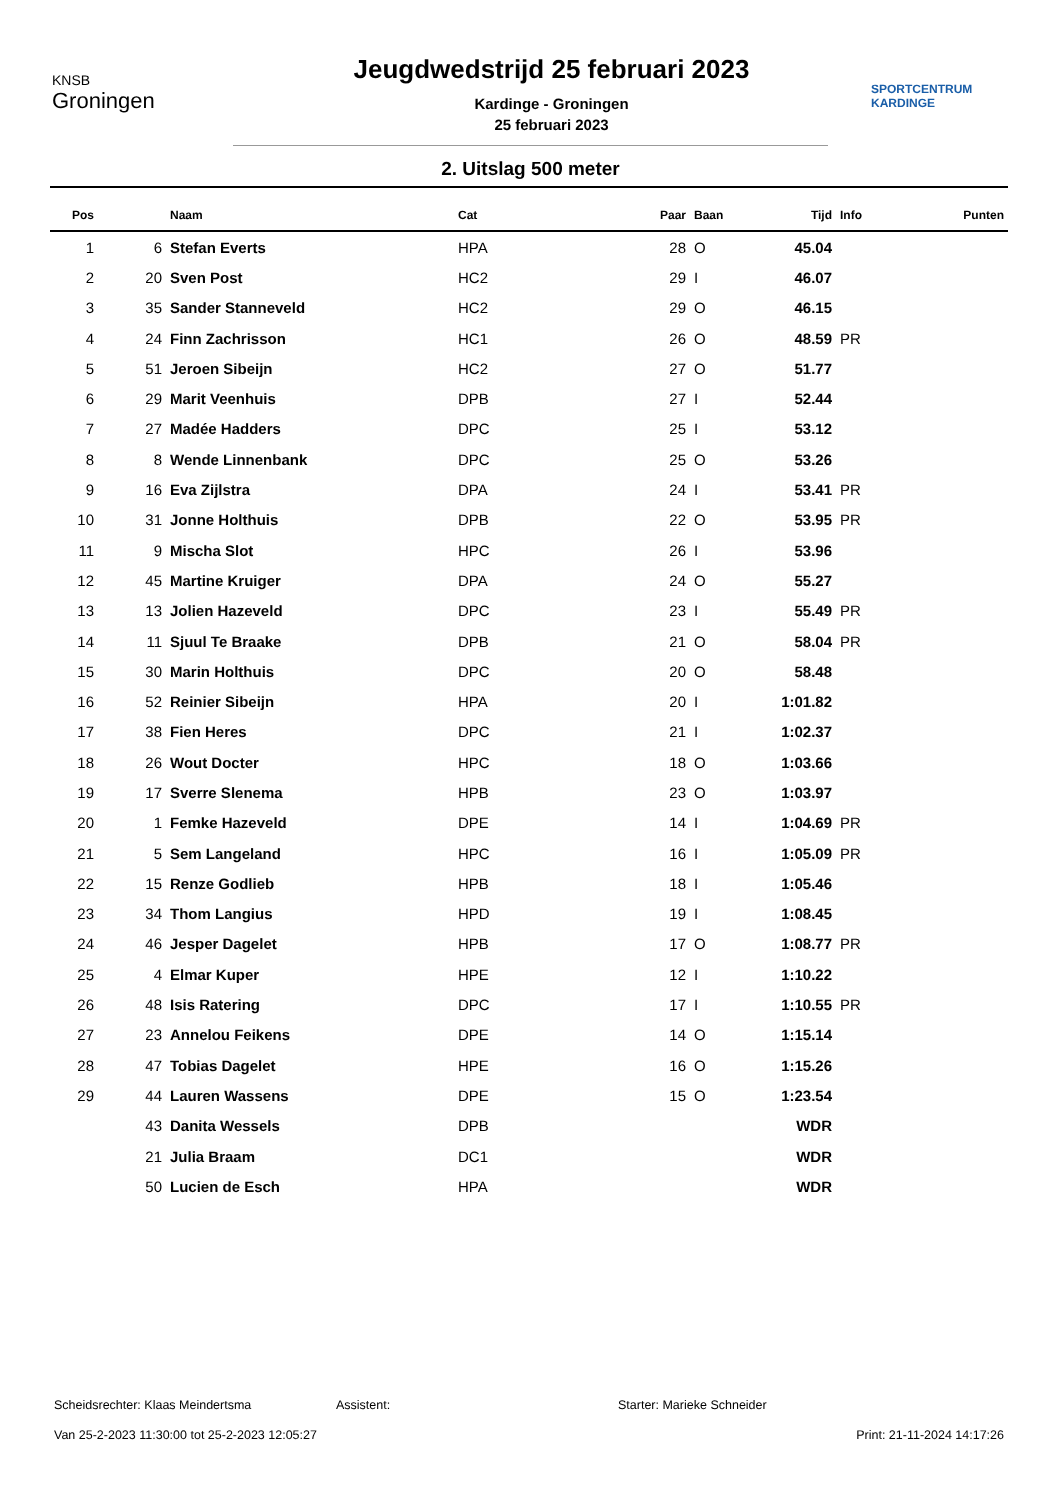KNSB
Groningen
Jeugdwedstrijd 25 februari 2023
Kardinge - Groningen
25 februari 2023
SPORTCENTRUM
KARDINGE
2. Uitslag 500 meter
| Pos | | Naam | Cat | Paar | Baan | Tijd | Info | Punten |
| --- | --- | --- | --- | --- | --- | --- | --- | --- |
| 1 | 6 | Stefan Everts | HPA | 28 | O | 45.04 | | |
| 2 | 20 | Sven Post | HC2 | 29 | I | 46.07 | | |
| 3 | 35 | Sander Stanneveld | HC2 | 29 | O | 46.15 | | |
| 4 | 24 | Finn Zachrisson | HC1 | 26 | O | 48.59 | PR | |
| 5 | 51 | Jeroen Sibeijn | HC2 | 27 | O | 51.77 | | |
| 6 | 29 | Marit Veenhuis | DPB | 27 | I | 52.44 | | |
| 7 | 27 | Madée Hadders | DPC | 25 | I | 53.12 | | |
| 8 | 8 | Wende Linnenbank | DPC | 25 | O | 53.26 | | |
| 9 | 16 | Eva Zijlstra | DPA | 24 | I | 53.41 | PR | |
| 10 | 31 | Jonne Holthuis | DPB | 22 | O | 53.95 | PR | |
| 11 | 9 | Mischa Slot | HPC | 26 | I | 53.96 | | |
| 12 | 45 | Martine Kruiger | DPA | 24 | O | 55.27 | | |
| 13 | 13 | Jolien Hazeveld | DPC | 23 | I | 55.49 | PR | |
| 14 | 11 | Sjuul Te Braake | DPB | 21 | O | 58.04 | PR | |
| 15 | 30 | Marin Holthuis | DPC | 20 | O | 58.48 | | |
| 16 | 52 | Reinier Sibeijn | HPA | 20 | I | 1:01.82 | | |
| 17 | 38 | Fien Heres | DPC | 21 | I | 1:02.37 | | |
| 18 | 26 | Wout Docter | HPC | 18 | O | 1:03.66 | | |
| 19 | 17 | Sverre Slenema | HPB | 23 | O | 1:03.97 | | |
| 20 | 1 | Femke Hazeveld | DPE | 14 | I | 1:04.69 | PR | |
| 21 | 5 | Sem Langeland | HPC | 16 | I | 1:05.09 | PR | |
| 22 | 15 | Renze Godlieb | HPB | 18 | I | 1:05.46 | | |
| 23 | 34 | Thom Langius | HPD | 19 | I | 1:08.45 | | |
| 24 | 46 | Jesper Dagelet | HPB | 17 | O | 1:08.77 | PR | |
| 25 | 4 | Elmar Kuper | HPE | 12 | I | 1:10.22 | | |
| 26 | 48 | Isis Ratering | DPC | 17 | I | 1:10.55 | PR | |
| 27 | 23 | Annelou Feikens | DPE | 14 | O | 1:15.14 | | |
| 28 | 47 | Tobias Dagelet | HPE | 16 | O | 1:15.26 | | |
| 29 | 44 | Lauren Wassens | DPE | 15 | O | 1:23.54 | | |
| | 43 | Danita Wessels | DPB | | | WDR | | |
| | 21 | Julia Braam | DC1 | | | WDR | | |
| | 50 | Lucien de Esch | HPA | | | WDR | | |
Scheidsrechter: Klaas Meindertsma Assistent: Starter: Marieke Schneider
Van 25-2-2023 11:30:00 tot 25-2-2023 12:05:27 Print: 21-11-2024 14:17:26